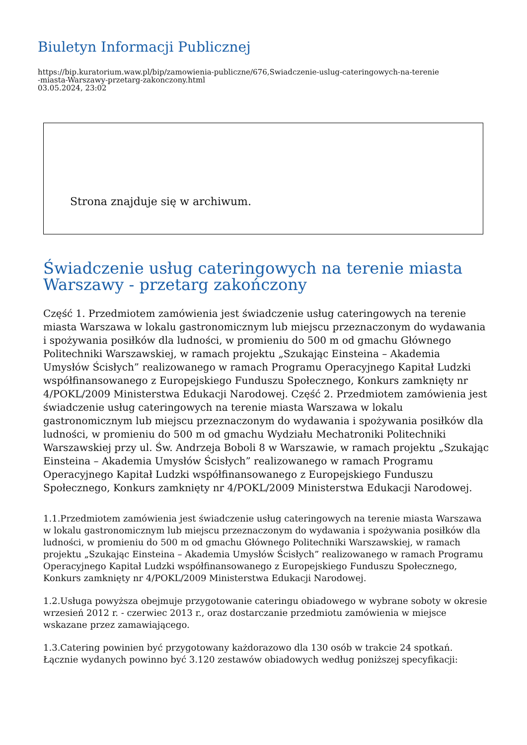Biuletyn Informacji Publicznej
https://bip.kuratorium.waw.pl/bip/zamowienia-publiczne/676,Swiadczenie-uslug-cateringowych-na-terenie
-miasta-Warszawy-przetarg-zakonczony.html
03.05.2024, 23:02
Strona znajduje się w archiwum.
Świadczenie usług cateringowych na terenie miasta Warszawy - przetarg zakończony
Część 1. Przedmiotem zamówienia jest świadczenie usług cateringowych na terenie miasta Warszawa w lokalu gastronomicznym lub miejscu przeznaczonym do wydawania i spożywania posiłków dla ludności, w promieniu do 500 m od gmachu Głównego Politechniki Warszawskiej, w ramach projektu „Szukając Einsteina – Akademia Umysłów Ścisłych” realizowanego w ramach Programu Operacyjnego Kapitał Ludzki współfinansowanego z Europejskiego Funduszu Społecznego, Konkurs zamknięty nr 4/POKL/2009 Ministerstwa Edukacji Narodowej. Część 2. Przedmiotem zamówienia jest świadczenie usług cateringowych na terenie miasta Warszawa w lokalu gastronomicznym lub miejscu przeznaczonym do wydawania i spożywania posiłków dla ludności, w promieniu do 500 m od gmachu Wydziału Mechatroniki Politechniki Warszawskiej przy ul. Św. Andrzeja Boboli 8 w Warszawie, w ramach projektu „Szukając Einsteina – Akademia Umysłów Ścisłych” realizowanego w ramach Programu Operacyjnego Kapitał Ludzki współfinansowanego z Europejskiego Funduszu Społecznego, Konkurs zamknięty nr 4/POKL/2009 Ministerstwa Edukacji Narodowej.
1.1.Przedmiotem zamówienia jest świadczenie usług cateringowych na terenie miasta Warszawa w lokalu gastronomicznym lub miejscu przeznaczonym do wydawania i spożywania posiłków dla ludności, w promieniu do 500 m od gmachu Głównego Politechniki Warszawskiej, w ramach projektu „Szukając Einsteina – Akademia Umysłów Ścisłych” realizowanego w ramach Programu Operacyjnego Kapitał Ludzki współfinansowanego z Europejskiego Funduszu Społecznego, Konkurs zamknięty nr 4/POKL/2009 Ministerstwa Edukacji Narodowej.
1.2.Usługa powyższa obejmuje przygotowanie cateringu obiadowego w wybrane soboty w okresie wrzesień 2012 r. - czerwiec 2013 r., oraz dostarczanie przedmiotu zamówienia w miejsce wskazane przez zamawiającego.
1.3.Catering powinien być przygotowany każdorazowo dla 130 osób w trakcie 24 spotkań. Łącznie wydanych powinno być 3.120 zestawów obiadowych według poniższej specyfikacji: